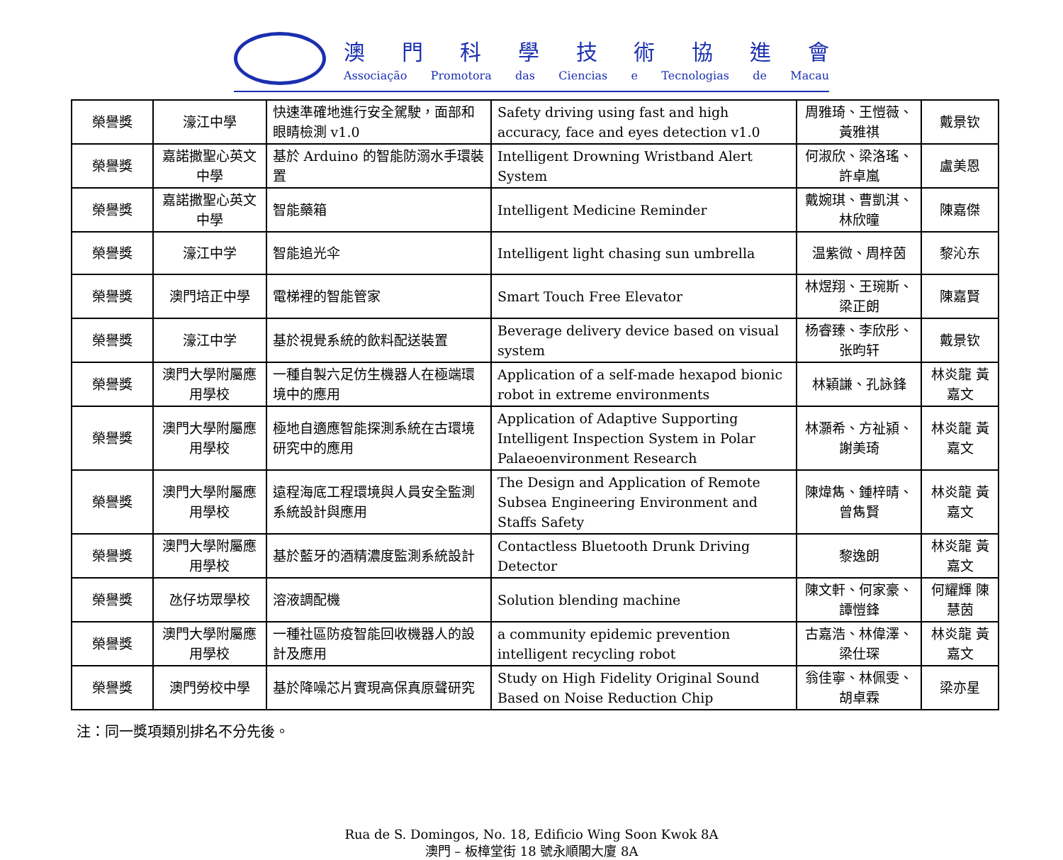澳門科學技術協進會
Associação Promotora das Ciencias e Tecnologias de Macau
| 榮譽獎 | 濠江中學 | 快速準確地進行安全駕駛，面部和眼睛檢測 v1.0 | Safety driving using fast and high accuracy, face and eyes detection v1.0 | 周雅琦、王愷薇、黃雅祺 | 戴景钦 |
| 榮譽獎 | 嘉諾撒聖心英文中學 | 基於 Arduino 的智能防溺水手環裝置 | Intelligent Drowning Wristband Alert System | 何淑欣、梁洛瑤、許卓嵐 | 盧美恩 |
| 榮譽獎 | 嘉諾撒聖心英文中學 | 智能藥箱 | Intelligent Medicine Reminder | 戴婉琪、曹凱淇、林欣曈 | 陳嘉傑 |
| 榮譽獎 | 濠江中学 | 智能追光伞 | Intelligent light chasing sun umbrella | 温紫微、周梓茵 | 黎沁东 |
| 榮譽獎 | 澳門培正中學 | 電梯裡的智能管家 | Smart Touch Free Elevator | 林煜翔、王琬斯、梁正朗 | 陳嘉賢 |
| 榮譽獎 | 濠江中学 | 基於視覺系統的飲料配送裝置 | Beverage delivery device based on visual system | 杨睿臻、李欣彤、张昀轩 | 戴景钦 |
| 榮譽獎 | 澳門大學附屬應用學校 | 一種自製六足仿生機器人在極端環境中的應用 | Application of a self-made hexapod bionic robot in extreme environments | 林穎謙、孔詠鋒 | 林炎龍 黃嘉文 |
| 榮譽獎 | 澳門大學附屬應用學校 | 極地自適應智能探測系統在古環境研究中的應用 | Application of Adaptive Supporting Intelligent Inspection System in Polar Palaeoenvironment Research | 林灝希、方祉潁、謝美琦 | 林炎龍 黃嘉文 |
| 榮譽獎 | 澳門大學附屬應用學校 | 遠程海底工程環境與人員安全監測系統設計與應用 | The Design and Application of Remote Subsea Engineering Environment and Staffs Safety | 陳煒雋、鍾梓晴、曾雋賢 | 林炎龍 黃嘉文 |
| 榮譽獎 | 澳門大學附屬應用學校 | 基於藍牙的酒精濃度監測系統設計 | Contactless Bluetooth Drunk Driving Detector | 黎逸朗 | 林炎龍 黃嘉文 |
| 榮譽獎 | 氹仔坊眾學校 | 溶液調配機 | Solution blending machine | 陳文軒、何家豪、譚愷鋒 | 何耀輝 陳慧茵 |
| 榮譽獎 | 澳門大學附屬應用學校 | 一種社區防疫智能回收機器人的設計及應用 | a community epidemic prevention intelligent recycling robot | 古嘉浩、林偉澤、梁仕琛 | 林炎龍 黃嘉文 |
| 榮譽獎 | 澳門勞校中學 | 基於降噪芯片實現高保真原聲研究 | Study on High Fidelity Original Sound Based on Noise Reduction Chip | 翁佳寧、林佩雯、胡卓霖 | 梁亦星 |
注：同一獎項類別排名不分先後。
Rua de S. Domingos, No. 18, Edificio Wing Soon Kwok 8A
澳門 – 板樟堂街 18 號永順閣大廈 8A